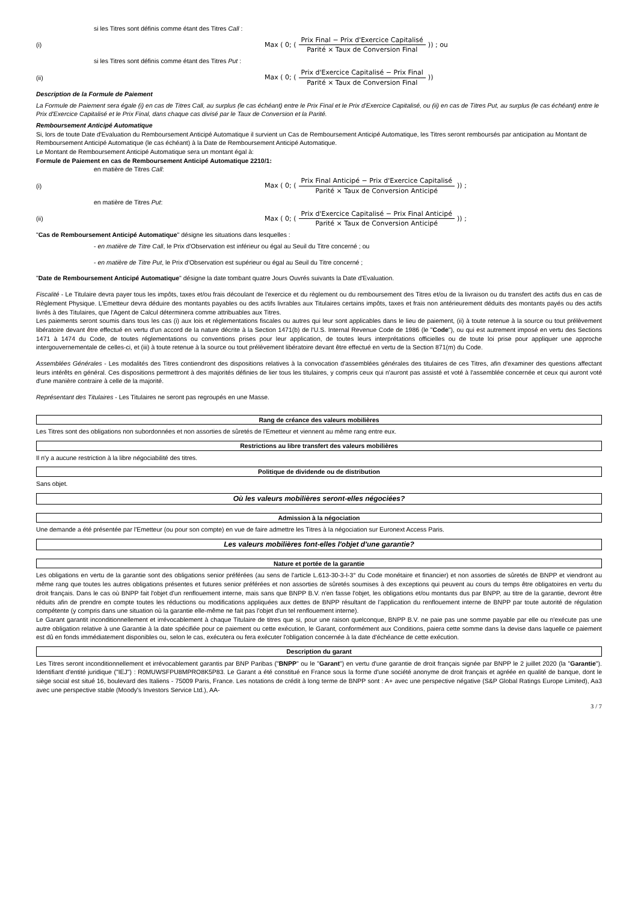si les Titres sont définis comme étant des Titres Call :
(i) Max ( 0; ( Prix Final − Prix d'Exercice Capitalisé Parité × Taux de Conversion Final )) ; ou
si les Titres sont définis comme étant des Titres Put :
(ii) Max ( 0; ( Prix d'Exercice Capitalisé − Prix Final Parité × Taux de Conversion Final ))
Description de la Formule de Paiement
La Formule de Paiement sera égale (i) en cas de Titres Call, au surplus (le cas échéant) entre le Prix Final et le Prix d'Exercice Capitalisé, ou (ii) en cas de Titres Put, au surplus (le cas échéant) entre le Prix d'Exercice Capitalisé et le Prix Final, dans chaque cas divisé par le Taux de Conversion et la Parité.
Remboursement Anticipé Automatique
Si, lors de toute Date d'Evaluation du Remboursement Anticipé Automatique il survient un Cas de Remboursement Anticipé Automatique, les Titres seront remboursés par anticipation au Montant de Remboursement Anticipé Automatique (le cas échéant) à la Date de Remboursement Anticipé Automatique.
Le Montant de Remboursement Anticipé Automatique sera un montant égal à:
Formule de Paiement en cas de Remboursement Anticipé Automatique 2210/1:
en matière de Titres Call:
(i) Max ( 0; ( Prix Final Anticipé − Prix d'Exercice Capitalisé Parité × Taux de Conversion Anticipé )) ;
en matière de Titres Put:
(ii) Max ( 0; ( Prix d'Exercice Capitalisé − Prix Final Anticipé Parité × Taux de Conversion Anticipé )) ;
"Cas de Remboursement Anticipé Automatique" désigne les situations dans lesquelles :
- en matière de Titre Call, le Prix d'Observation est inférieur ou égal au Seuil du Titre concerné ; ou
- en matière de Titre Put, le Prix d'Observation est supérieur ou égal au Seuil du Titre concerné ;
"Date de Remboursement Anticipé Automatique" désigne la date tombant quatre Jours Ouvrés suivants la Date d'Evaluation.
Fiscalité - Le Titulaire devra payer tous les impôts, taxes et/ou frais découlant de l'exercice et du règlement ou du remboursement des Titres et/ou de la livraison ou du transfert des actifs dus en cas de Règlement Physique. L'Emetteur devra déduire des montants payables ou des actifs livrables aux Titulaires certains impôts, taxes et frais non antérieurement déduits des montants payés ou des actifs livrés à des Titulaires, que l'Agent de Calcul déterminera comme attribuables aux Titres.
Les paiements seront soumis dans tous les cas (i) aux lois et réglementations fiscales ou autres qui leur sont applicables dans le lieu de paiement, (ii) à toute retenue à la source ou tout prélèvement libératoire devant être effectué en vertu d'un accord de la nature décrite à la Section 1471(b) de l'U.S. Internal Revenue Code de 1986 (le "Code"), ou qui est autrement imposé en vertu des Sections 1471 à 1474 du Code, de toutes réglementations ou conventions prises pour leur application, de toutes leurs interprétations officielles ou de toute loi prise pour appliquer une approche intergouvernementale de celles-ci, et (iii) à toute retenue à la source ou tout prélèvement libératoire devant être effectué en vertu de la Section 871(m) du Code.
Assemblées Générales - Les modalités des Titres contiendront des dispositions relatives à la convocation d'assemblées générales des titulaires de ces Titres, afin d'examiner des questions affectant leurs intérêts en général. Ces dispositions permettront à des majorités définies de lier tous les titulaires, y compris ceux qui n'auront pas assisté et voté à l'assemblée concernée et ceux qui auront voté d'une manière contraire à celle de la majorité.
Représentant des Titulaires - Les Titulaires ne seront pas regroupés en une Masse.
Rang de créance des valeurs mobilières
Les Titres sont des obligations non subordonnées et non assorties de sûretés de l'Emetteur et viennent au même rang entre eux.
Restrictions au libre transfert des valeurs mobilières
Il n'y a aucune restriction à la libre négociabilité des titres.
Politique de dividende ou de distribution
Sans objet.
Où les valeurs mobilières seront-elles négociées?
Admission à la négociation
Une demande a été présentée par l'Emetteur (ou pour son compte) en vue de faire admettre les Titres à la négociation sur Euronext Access Paris.
Les valeurs mobilières font-elles l'objet d'une garantie?
Nature et portée de la garantie
Les obligations en vertu de la garantie sont des obligations senior préférées (au sens de l'article L.613-30-3-I-3° du Code monétaire et financier) et non assorties de sûretés de BNPP et viendront au même rang que toutes les autres obligations présentes et futures senior préférées et non assorties de sûretés soumises à des exceptions qui peuvent au cours du temps être obligatoires en vertu du droit français. Dans le cas où BNPP fait l'objet d'un renflouement interne, mais sans que BNPP B.V. n'en fasse l'objet, les obligations et/ou montants dus par BNPP, au titre de la garantie, devront être réduits afin de prendre en compte toutes les réductions ou modifications appliquées aux dettes de BNPP résultant de l'application du renflouement interne de BNPP par toute autorité de régulation compétente (y compris dans une situation où la garantie elle-même ne fait pas l'objet d'un tel renflouement interne).
Le Garant garantit inconditionnellement et irrévocablement à chaque Titulaire de titres que si, pour une raison quelconque, BNPP B.V. ne paie pas une somme payable par elle ou n'exécute pas une autre obligation relative à une Garantie à la date spécifiée pour ce paiement ou cette exécution, le Garant, conformément aux Conditions, paiera cette somme dans la devise dans laquelle ce paiement est dû en fonds immédiatement disponibles ou, selon le cas, exécutera ou fera exécuter l'obligation concernée à la date d'échéance de cette exécution.
Description du garant
Les Titres seront inconditionnellement et irrévocablement garantis par BNP Paribas ("BNPP" ou le "Garant") en vertu d'une garantie de droit français signée par BNPP le 2 juillet 2020 (la "Garantie"). Identifiant d'entité juridique ("IEJ") : R0MUWSFPU8MPRO8K5P83. Le Garant a été constitué en France sous la forme d'une société anonyme de droit français et agréée en qualité de banque, dont le siège social est situé 16, boulevard des Italiens - 75009 Paris, France. Les notations de crédit à long terme de BNPP sont : A+ avec une perspective négative (S&P Global Ratings Europe Limited), Aa3 avec une perspective stable (Moody's Investors Service Ltd.), AA-
3 / 7